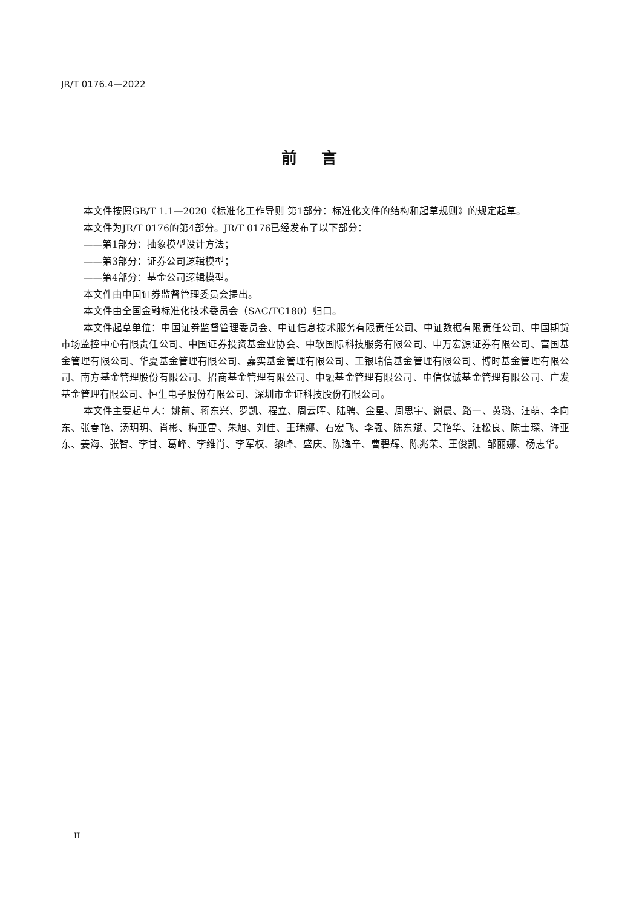JR/T 0176.4—2022
前言
本文件按照GB/T 1.1—2020《标准化工作导则 第1部分：标准化文件的结构和起草规则》的规定起草。
本文件为JR/T 0176的第4部分。JR/T 0176已经发布了以下部分：
——第1部分：抽象模型设计方法；
——第3部分：证券公司逻辑模型；
——第4部分：基金公司逻辑模型。
本文件由中国证券监督管理委员会提出。
本文件由全国金融标准化技术委员会（SAC/TC180）归口。
本文件起草单位：中国证券监督管理委员会、中证信息技术服务有限责任公司、中证数据有限责任公司、中国期货市场监控中心有限责任公司、中国证券投资基金业协会、中软国际科技服务有限公司、申万宏源证券有限公司、富国基金管理有限公司、华夏基金管理有限公司、嘉实基金管理有限公司、工银瑞信基金管理有限公司、博时基金管理有限公司、南方基金管理股份有限公司、招商基金管理有限公司、中融基金管理有限公司、中信保诚基金管理有限公司、广发基金管理有限公司、恒生电子股份有限公司、深圳市金证科技股份有限公司。
本文件主要起草人：姚前、蒋东兴、罗凯、程立、周云晖、陆骋、金星、周思宇、谢晨、路一、黄璐、汪萌、李向东、张春艳、汤玥玥、肖彬、梅亚雷、朱旭、刘佳、王瑞娜、石宏飞、李强、陈东斌、吴艳华、汪松良、陈士琛、许亚东、姜海、张智、李甘、葛峰、李维肖、李军权、黎峰、盛庆、陈逸辛、曹碧辉、陈兆荣、王俊凯、邹丽娜、杨志华。
II